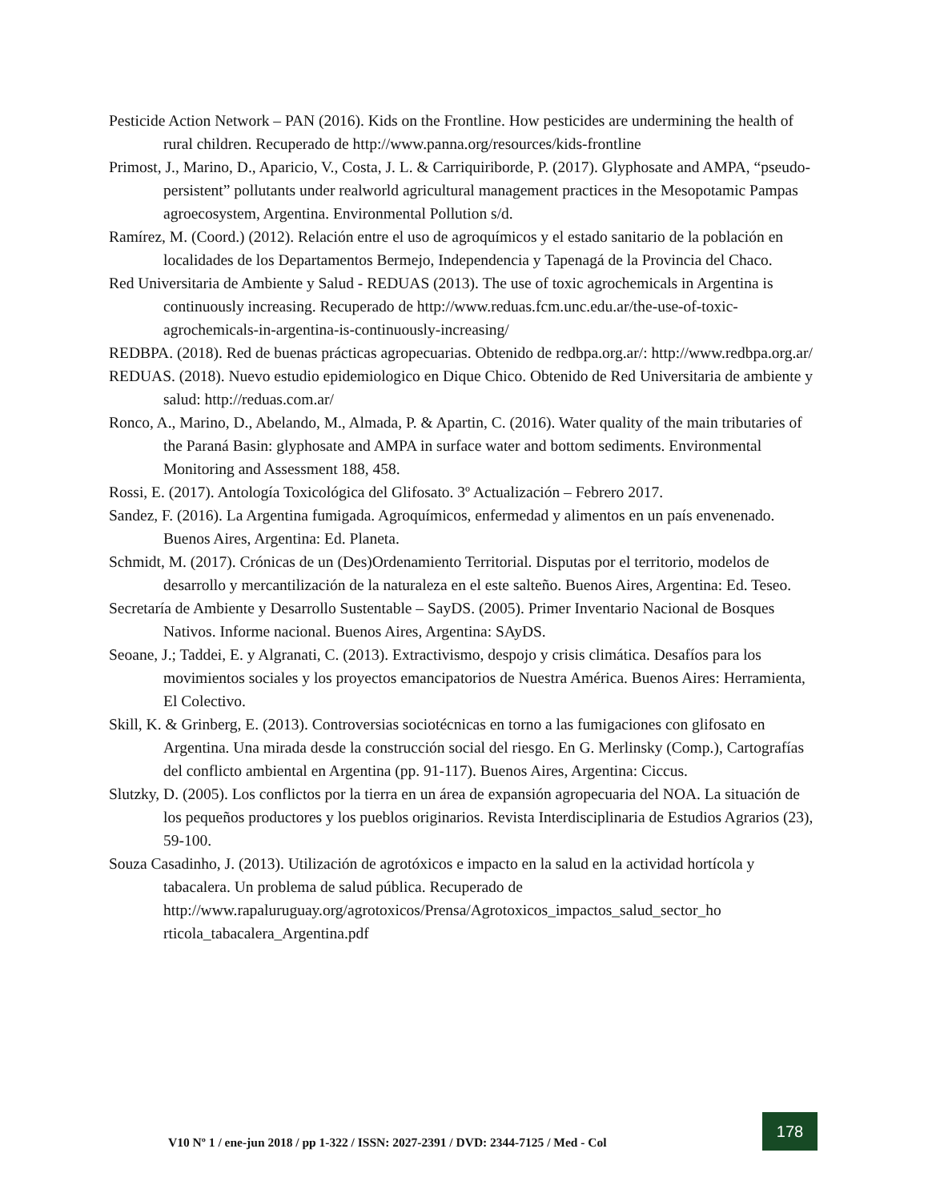Pesticide Action Network – PAN (2016). Kids on the Frontline. How pesticides are undermining the health of rural children. Recuperado de http://www.panna.org/resources/kids-frontline
Primost, J., Marino, D., Aparicio, V., Costa, J. L. & Carriquiriborde, P. (2017). Glyphosate and AMPA, “pseudo-persistent” pollutants under realworld agricultural management practices in the Mesopotamic Pampas agroecosystem, Argentina. Environmental Pollution s/d.
Ramírez, M. (Coord.) (2012). Relación entre el uso de agroquímicos y el estado sanitario de la población en localidades de los Departamentos Bermejo, Independencia y Tapenagá de la Provincia del Chaco.
Red Universitaria de Ambiente y Salud - REDUAS (2013). The use of toxic agrochemicals in Argentina is continuously increasing. Recuperado de http://www.reduas.fcm.unc.edu.ar/the-use-of-toxic-agrochemicals-in-argentina-is-continuously-increasing/
REDBPA. (2018). Red de buenas prácticas agropecuarias. Obtenido de redbpa.org.ar/: http://www.redbpa.org.ar/
REDUAS. (2018). Nuevo estudio epidemiologico en Dique Chico. Obtenido de Red Universitaria de ambiente y salud: http://reduas.com.ar/
Ronco, A., Marino, D., Abelando, M., Almada, P. & Apartin, C. (2016). Water quality of the main tributaries of the Paraná Basin: glyphosate and AMPA in surface water and bottom sediments. Environmental Monitoring and Assessment 188, 458.
Rossi, E. (2017). Antología Toxicológica del Glifosato. 3º Actualización – Febrero 2017.
Sandez, F. (2016). La Argentina fumigada. Agroquímicos, enfermedad y alimentos en un país envenenado. Buenos Aires, Argentina: Ed. Planeta.
Schmidt, M. (2017). Crónicas de un (Des)Ordenamiento Territorial. Disputas por el territorio, modelos de desarrollo y mercantilización de la naturaleza en el este salteño. Buenos Aires, Argentina: Ed. Teseo.
Secretaría de Ambiente y Desarrollo Sustentable – SayDS. (2005). Primer Inventario Nacional de Bosques Nativos. Informe nacional. Buenos Aires, Argentina: SAyDS.
Seoane, J.; Taddei, E. y Algranati, C. (2013). Extractivismo, despojo y crisis climática. Desafíos para los movimientos sociales y los proyectos emancipatorios de Nuestra América. Buenos Aires: Herramienta, El Colectivo.
Skill, K. & Grinberg, E. (2013). Controversias sociotécnicas en torno a las fumigaciones con glifosato en Argentina. Una mirada desde la construcción social del riesgo. En G. Merlinsky (Comp.), Cartografías del conflicto ambiental en Argentina (pp. 91-117). Buenos Aires, Argentina: Ciccus.
Slutzky, D. (2005). Los conflictos por la tierra en un área de expansión agropecuaria del NOA. La situación de los pequeños productores y los pueblos originarios. Revista Interdisciplinaria de Estudios Agrarios (23), 59-100.
Souza Casadinho, J. (2013). Utilización de agrotóxicos e impacto en la salud en la actividad hortícola y tabacalera. Un problema de salud pública. Recuperado de http://www.rapaluruguay.org/agrotoxicos/Prensa/Agrotoxicos_impactos_salud_sector_ho rticola_tabacalera_Argentina.pdf
V10 Nº 1 / ene-jun 2018 / pp 1-322 / ISSN: 2027-2391 / DVD: 2344-7125 / Med - Col
178